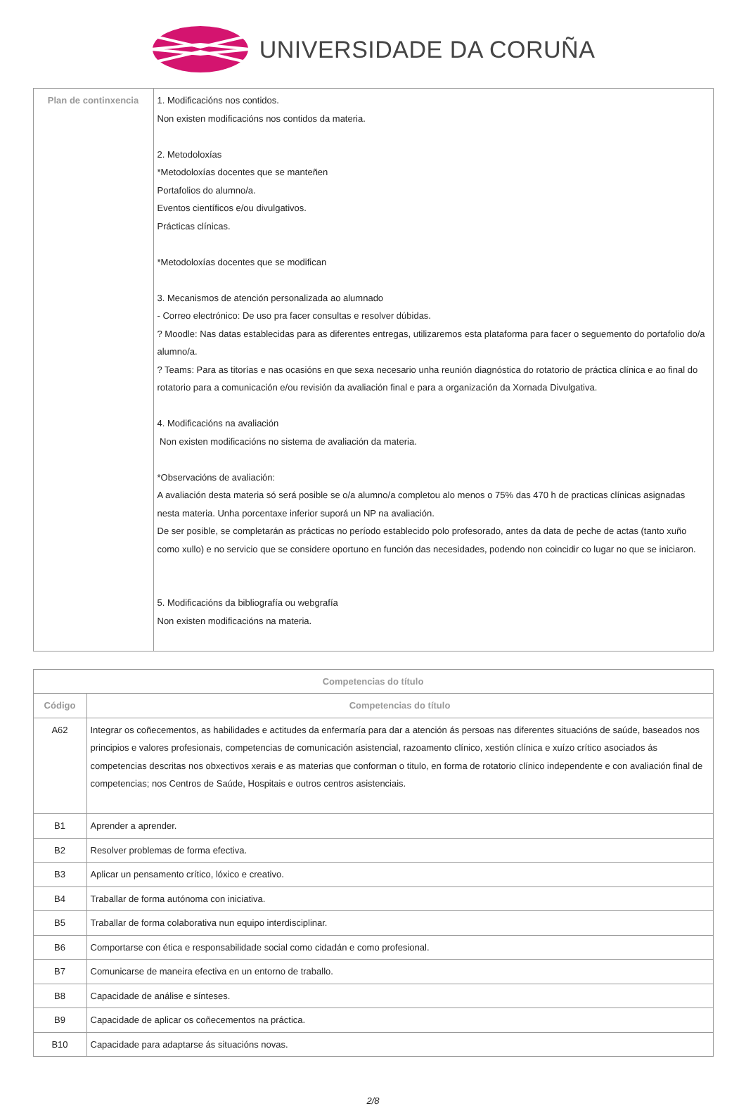UNIVERSIDADE DA CORUÑA
| Plan de continxencia | 1. Modificacións nos contidos. Non existen modificacións nos contidos da materia. 2. Metodoloxías *Metodoloxías docentes que se manteñen Portafolios do alumno/a. Eventos científicos e/ou divulgativos. Prácticas clínicas. *Metodoloxías docentes que se modifican 3. Mecanismos de atención personalizada ao alumnado - Correo electrónico: De uso pra facer consultas e resolver dúbidas. ? Moodle: Nas datas establecidas para as diferentes entregas, utilizaremos esta plataforma para facer o seguemento do portafolio do/a alumno/a. ? Teams: Para as titorías e nas ocasións en que sexa necesario unha reunión diagnóstica do rotatorio de práctica clínica e ao final do rotatorio para a comunicación e/ou revisión da avaliación final e para a organización da Xornada Divulgativa. 4. Modificacións na avaliación Non existen modificacións no sistema de avaliación da materia. *Observacións de avaliación: A avaliación desta materia só será posible se o/a alumno/a completou alo menos o 75% das 470 h de practicas clínicas asignadas nesta materia. Unha porcentaxe inferior suporá un NP na avaliación. De ser posible, se completarán as prácticas no período establecido polo profesorado, antes da data de peche de actas (tanto xuño como xullo) e no servicio que se considere oportuno en función das necesidades, podendo non coincidir co lugar no que se iniciaron. 5. Modificacións da bibliografía ou webgrafía Non existen modificacións na materia. |
| Competencias do título | |
| --- | --- |
| Código | Competencias do título |
| A62 | Integrar os coñecementos, as habilidades e actitudes da enfermaría para dar a atención ás persoas nas diferentes situacións de saúde, baseados nos principios e valores profesionais, competencias de comunicación asistencial, razoamento clínico, xestión clínica e xuízo crítico asociados ás competencias descritas nos obxectivos xerais e as materias que conforman o titulo, en forma de rotatorio clínico independente e con avaliación final de competencias; nos Centros de Saúde, Hospitais e outros centros asistenciais. |
| B1 | Aprender a aprender. |
| B2 | Resolver problemas de forma efectiva. |
| B3 | Aplicar un pensamento crítico, lóxico e creativo. |
| B4 | Traballar de forma autónoma con iniciativa. |
| B5 | Traballar de forma colaborativa nun equipo interdisciplinar. |
| B6 | Comportarse con ética e responsabilidade social como cidadán e como profesional. |
| B7 | Comunicarse de maneira efectiva en un entorno de traballo. |
| B8 | Capacidade de análise e sínteses. |
| B9 | Capacidade de aplicar os coñecementos na práctica. |
| B10 | Capacidade para adaptarse ás situacións novas. |
2/8